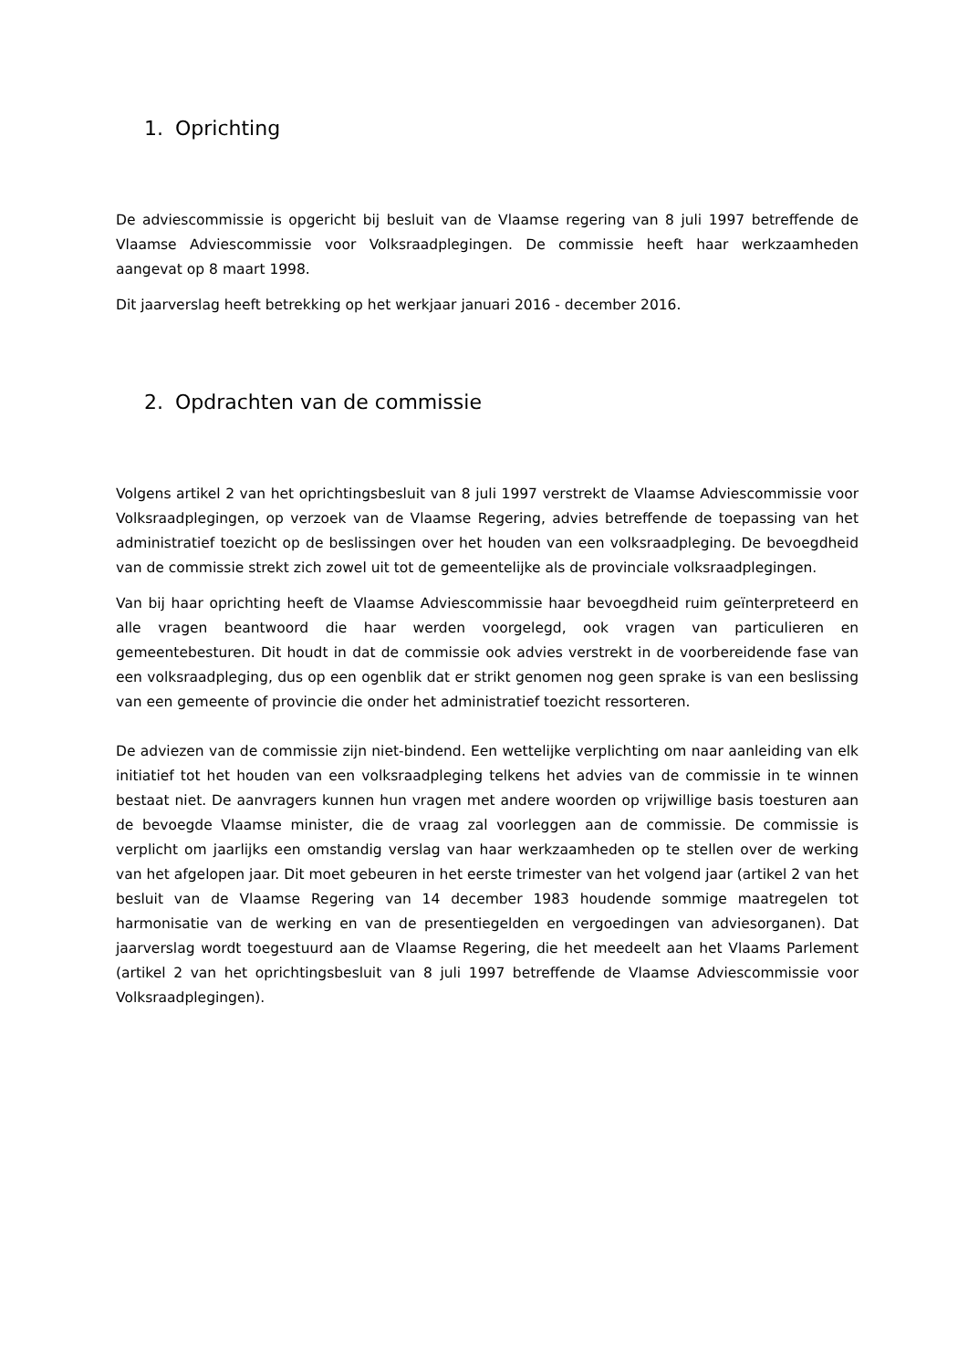1. Oprichting
De adviescommissie is opgericht bij besluit van de Vlaamse regering van 8 juli 1997 betreffende de Vlaamse Adviescommissie voor Volksraadplegingen. De commissie heeft haar werkzaamheden aangevat op 8 maart 1998.
Dit jaarverslag heeft betrekking op het werkjaar januari 2016 - december 2016.
2. Opdrachten van de commissie
Volgens artikel 2 van het oprichtingsbesluit van 8 juli 1997 verstrekt de Vlaamse Adviescommissie voor Volksraadplegingen, op verzoek van de Vlaamse Regering, advies betreffende de toepassing van het administratief toezicht op de beslissingen over het houden van een volksraadpleging. De bevoegdheid van de commissie strekt zich zowel uit tot de gemeentelijke als de provinciale volksraadplegingen.
Van bij haar oprichting heeft de Vlaamse Adviescommissie haar bevoegdheid ruim geïnterpreteerd en alle vragen beantwoord die haar werden voorgelegd, ook vragen van particulieren en gemeentebesturen. Dit houdt in dat de commissie ook advies verstrekt in de voorbereidende fase van een volksraadpleging, dus op een ogenblik dat er strikt genomen nog geen sprake is van een beslissing van een gemeente of provincie die onder het administratief toezicht ressorteren.
De adviezen van de commissie zijn niet-bindend. Een wettelijke verplichting om naar aanleiding van elk initiatief tot het houden van een volksraadpleging telkens het advies van de commissie in te winnen bestaat niet. De aanvragers kunnen hun vragen met andere woorden op vrijwillige basis toesturen aan de bevoegde Vlaamse minister, die de vraag zal voorleggen aan de commissie. De commissie is verplicht om jaarlijks een omstandig verslag van haar werkzaamheden op te stellen over de werking van het afgelopen jaar. Dit moet gebeuren in het eerste trimester van het volgend jaar (artikel 2 van het besluit van de Vlaamse Regering van 14 december 1983 houdende sommige maatregelen tot harmonisatie van de werking en van de presentiegelden en vergoedingen van adviesorganen). Dat jaarverslag wordt toegestuurd aan de Vlaamse Regering, die het meedeelt aan het Vlaams Parlement (artikel 2 van het oprichtingsbesluit van 8 juli 1997 betreffende de Vlaamse Adviescommissie voor Volksraadplegingen).